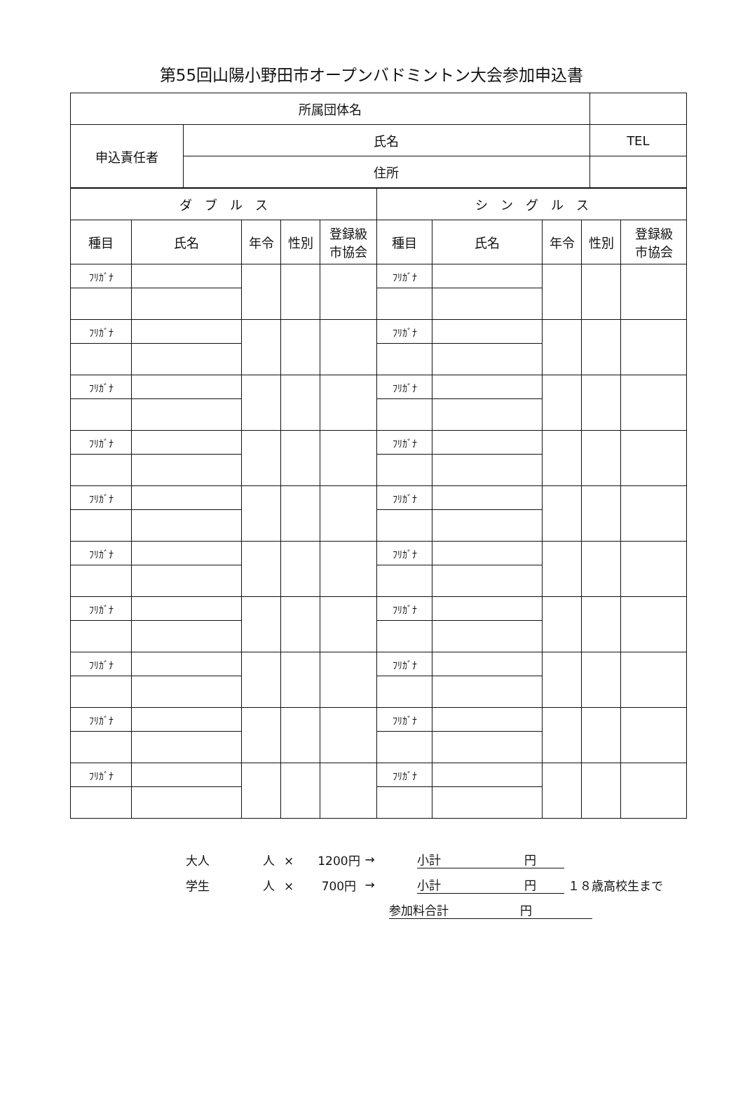第55回山陽小野田市オープンバドミントン大会参加申込書
| 所属団体名 | | |
| 申込責任者 | 氏名 | TEL |
| | 住所 | |
| ダ ブ ル ス | | | | | シ ン グ ル ス | | | | |
| 種目 | 氏名 | 年令 | 性別 | 登録級 市協会 | 種目 | 氏名 | 年令 | 性別 | 登録級 市協会 |
| ﾌﾘｶﾞﾅ | | | | | ﾌﾘｶﾞﾅ | | | | |
| ﾌﾘｶﾞﾅ | | | | | ﾌﾘｶﾞﾅ | | | | |
| ﾌﾘｶﾞﾅ | | | | | ﾌﾘｶﾞﾅ | | | | |
| ﾌﾘｶﾞﾅ | | | | | ﾌﾘｶﾞﾅ | | | | |
| ﾌﾘｶﾞﾅ | | | | | ﾌﾘｶﾞﾅ | | | | |
| ﾌﾘｶﾞﾅ | | | | | ﾌﾘｶﾞﾅ | | | | |
| ﾌﾘｶﾞﾅ | | | | | ﾌﾘｶﾞﾅ | | | | |
| ﾌﾘｶﾞﾅ | | | | | ﾌﾘｶﾞﾅ | | | | |
| ﾌﾘｶﾞﾅ | | | | | ﾌﾘｶﾞﾅ | | | | |
| ﾌﾘｶﾞﾅ | | | | | ﾌﾘｶﾞﾅ | | | | |
大人 人 ×　　1200円 → 小計　　　　　　　円
学生 人 ×　　 700円 → 小計　　　　　　　円 １８歳高校生まで
参加料合計　　　　　　円